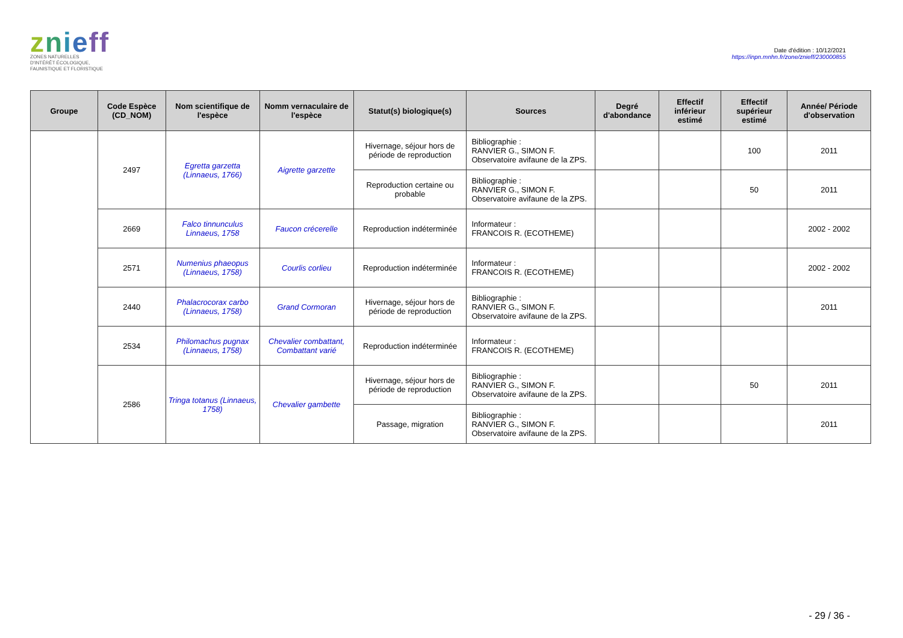znieff
ZONES NATURELLES
D'INTÉRÊT ÉCOLOGIQUE,
FAUNISTIQUE ET FLORISTIQUE
Date d'édition : 10/12/2021
https://inpn.mnhn.fr/zone/znieff/230000855
| Groupe | Code Espèce (CD_NOM) | Nom scientifique de l'espèce | Nomm vernaculaire de l'espèce | Statut(s) biologique(s) | Sources | Degré d'abondance | Effectif inférieur estimé | Effectif supérieur estimé | Année/ Période d'observation |
| --- | --- | --- | --- | --- | --- | --- | --- | --- | --- |
| | 2497 | Egretta garzetta (Linnaeus, 1766) | Aigrette garzette | Hivernage, séjour hors de période de reproduction | Bibliographie : RANVIER G., SIMON F. Observatoire avifaune de la ZPS. | | | 100 | 2011 |
| | | | | Reproduction certaine ou probable | Bibliographie : RANVIER G., SIMON F. Observatoire avifaune de la ZPS. | | | 50 | 2011 |
| | 2669 | Falco tinnunculus Linnaeus, 1758 | Faucon crécerelle | Reproduction indéterminée | Informateur : FRANCOIS R. (ECOTHEME) | | | | 2002 - 2002 |
| | 2571 | Numenius phaeopus (Linnaeus, 1758) | Courlis corlieu | Reproduction indéterminée | Informateur : FRANCOIS R. (ECOTHEME) | | | | 2002 - 2002 |
| | 2440 | Phalacrocorax carbo (Linnaeus, 1758) | Grand Cormoran | Hivernage, séjour hors de période de reproduction | Bibliographie : RANVIER G., SIMON F. Observatoire avifaune de la ZPS. | | | | 2011 |
| | 2534 | Philomachus pugnax (Linnaeus, 1758) | Chevalier combattant, Combattant varié | Reproduction indéterminée | Informateur : FRANCOIS R. (ECOTHEME) | | | | |
| | 2586 | Tringa totanus (Linnaeus, 1758) | Chevalier gambette | Hivernage, séjour hors de période de reproduction | Bibliographie : RANVIER G., SIMON F. Observatoire avifaune de la ZPS. | | | 50 | 2011 |
| | | | | Passage, migration | Bibliographie : RANVIER G., SIMON F. Observatoire avifaune de la ZPS. | | | | 2011 |
- 29 / 36 -